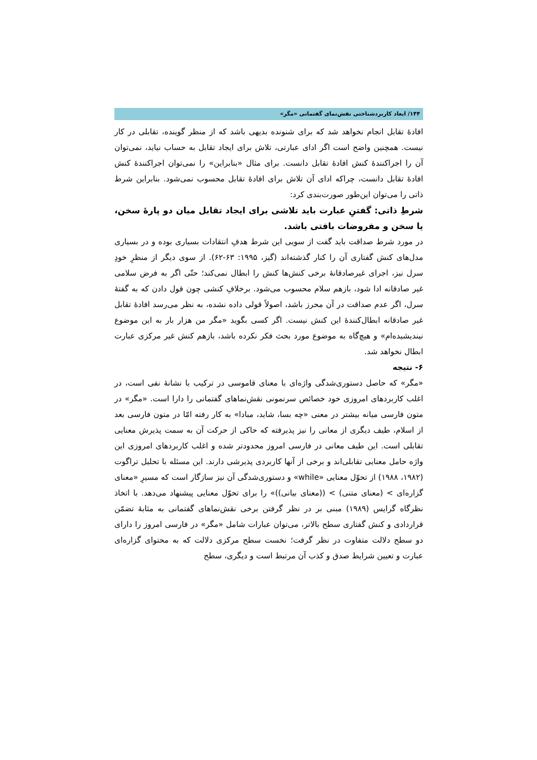۱۴۴/ ابعاد کاربردشناختی نقش‌نمای گفتمانی «مگر»
افادهٔ تقابل انجام نخواهد شد که برای شنونده بدیهی باشد که از منظر گوینده، تقابلی در کار نیست. همچنین واضح است اگر ادای عبارتی، تلاش برای ایجاد تقابل به حساب نیاید، نمی‌توان آن را اجراکنندهٔ کنش افادهٔ تقابل دانست. برای مثال «بنابراین» را نمی‌توان اجراکنندهٔ کنش افادهٔ تقابل دانست، چراکه ادای آن تلاش برای افادهٔ تقابل محسوب نمی‌شود. بنابراین شرط ذاتی را می‌توان این‌طور صورت‌بندی کرد:
شرطِ ذاتی: گفتنِ عبارت باید تلاشی برای ایجاد تقابل میان دو پارهٔ سخن، یا سخن و مفروضات بافتی باشد.
در مورد شرط صداقت باید گفت از سویی این شرط هدفِ انتقادات بسیاری بوده و در بسیاری مدل‌های کنش گفتاری آن را کنار گذشته‌اند (گیز، ۱۹۹۵: ۶۳-۶۲). از سوی دیگر از منظرِ خودِ سرل نیز، اجرای غیرصادقانهٔ برخی کنش‌ها کنش را ابطال نمی‌کند؛ حتّی اگر به فرض سلامی غیر صادقانه ادا شود، بازهم سلام محسوب می‌شود. برخلافِ کنشی چون قول دادن که به گفتهٔ سرل، اگر عدم صداقت در آن محرز باشد، اصولاً قولی داده نشده، به نظر می‌رسد افادهٔ تقابل غیر صادقانه ابطال‌کنندهٔ این کنش نیست. اگر کسی بگوید «مگر من هزار بار به این موضوع نیندیشیده‌ام» و هیچ‌گاه به موضوع مورد بحث فکر نکرده باشد، بازهم کنش غیر مرکزی عبارت ابطال نخواهد شد.
۶- نتیجه
«مگر» که حاصل دستوری‌شدگی واژه‌ای با معنای قاموسی در ترکیب با نشانهٔ نفی است، در اغلب کاربردهای امروزی خود خصائص سرنمونی نقش‌نماهای گفتمانی را دارا است. «مگر» در متون فارسی میانه بیشتر در معنی «چه بسا، شاید، مبادا» به کار رفته امّا در متون فارسی بعد از اسلام، طیف دیگری از معانی را نیز پذیرفته که حاکی از حرکت آن به سمت پذیرش معنایی تقابلی است. این طیف معانی در فارسی امروز محدودتر شده و اغلب کاربردهای امروزی این واژه حامل معنایی تقابلی‌اند و برخی از آنها کاربردی پذیرشی دارند. این مسئله با تحلیل تراگوت (۱۹۸۲، ۱۹۸۸) از تحوّل معنایی «while» و دستوری‌شدگی آن نیز سازگار است که مسیرِ «معنای گزاره‌ای > (معنای متنی) > ((معنای بیانی))» را برای تحوّل معنایی پیشنهاد می‌دهد. با اتخاذ نظرگاه گرایس (۱۹۸۹) مبنی بر در نظر گرفتن برخی نقش‌نماهای گفتمانی به مثابهٔ تضمّن قراردادی و کنش گفتاری سطح بالاتر، می‌توان عبارات شامل «مگر» در فارسی امروز را دارای دو سطح دلالت متفاوت در نظر گرفت؛ نخست سطح مرکزی دلالت که به محتوای گزاره‌ای عبارت و تعیین شرایط صدق و کذب آن مرتبط است و دیگری، سطح